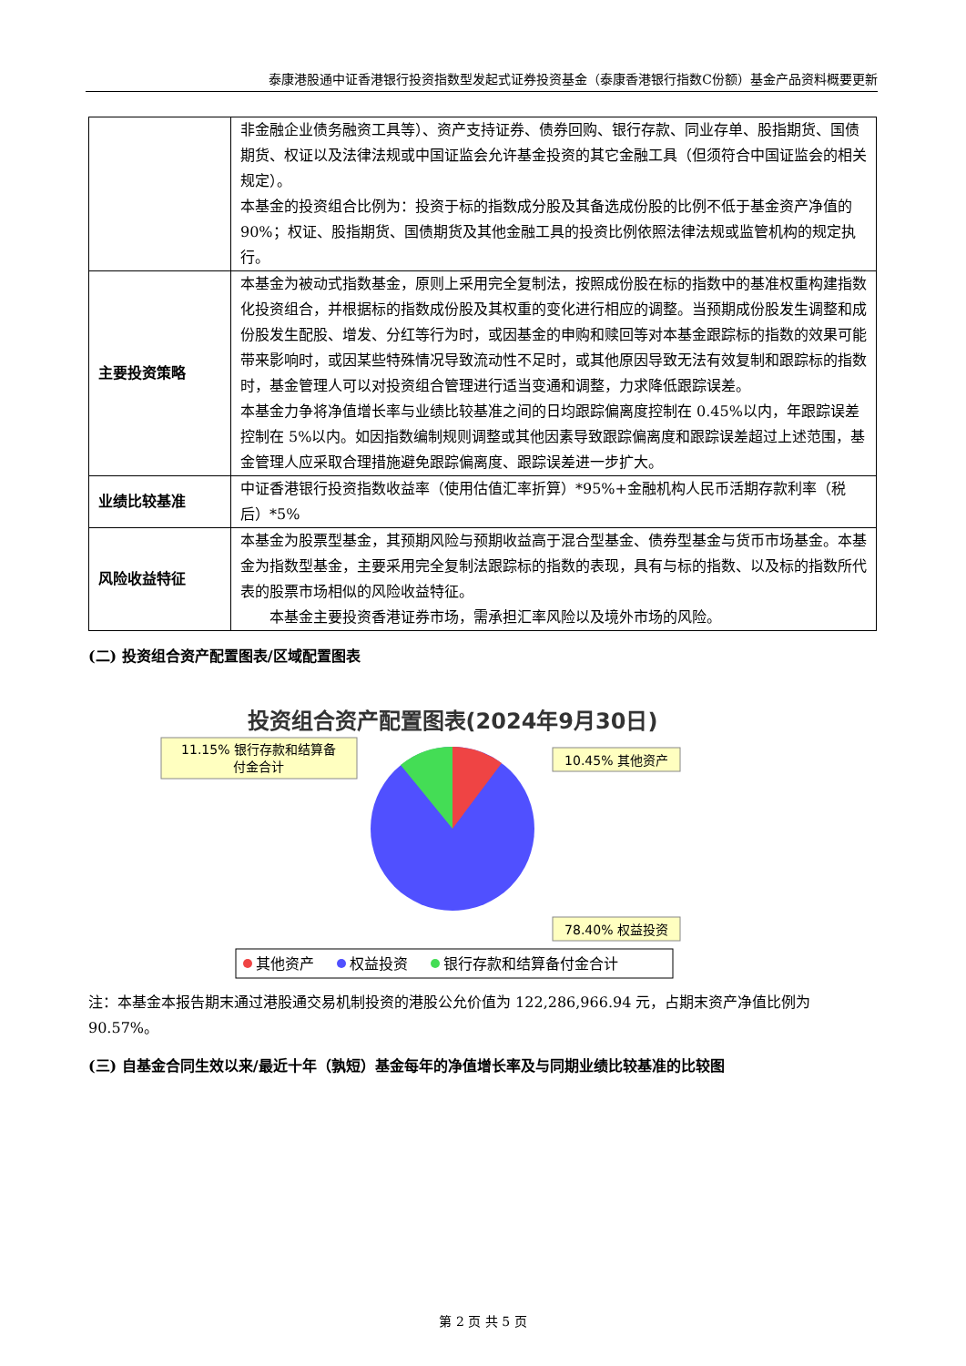泰康港股通中证香港银行投资指数型发起式证券投资基金（泰康香港银行指数C份额）基金产品资料概要更新
| | 非金融企业债务融资工具等）、资产支持证券、债券回购、银行存款、同业存单、股指期货、国债期货、权证以及法律法规或中国证监会允许基金投资的其它金融工具（但须符合中国证监会的相关规定）。 本基金的投资组合比例为：投资于标的指数成分股及其备选成份股的比例不低于基金资产净值的 90%；权证、股指期货、国债期货及其他金融工具的投资比例依照法律法规或监管机构的规定执行。 |
| 主要投资策略 | 本基金为被动式指数基金，原则上采用完全复制法，按照成份股在标的指数中的基准权重构建指数化投资组合，并根据标的指数成份股及其权重的变化进行相应的调整。当预期成份股发生调整和成份股发生配股、增发、分红等行为时，或因基金的申购和赎回等对本基金跟踪标的指数的效果可能带来影响时，或因某些特殊情况导致流动性不足时，或其他原因导致无法有效复制和跟踪标的指数时，基金管理人可以对投资组合管理进行适当变通和调整，力求降低跟踪误差。 本基金力争将净值增长率与业绩比较基准之间的日均跟踪偏离度控制在 0.45%以内，年跟踪误差控制在 5%以内。如因指数编制规则调整或其他因素导致跟踪偏离度和跟踪误差超过上述范围，基金管理人应采取合理措施避免跟踪偏离度、跟踪误差进一步扩大。 |
| 业绩比较基准 | 中证香港银行投资指数收益率（使用估值汇率折算）*95%+金融机构人民币活期存款利率（税后）*5% |
| 风险收益特征 | 本基金为股票型基金，其预期风险与预期收益高于混合型基金、债券型基金与货币市场基金。本基金为指数型基金，主要采用完全复制法跟踪标的指数的表现，具有与标的指数、以及标的指数所代表的股票市场相似的风险收益特征。 本基金主要投资香港证券市场，需承担汇率风险以及境外市场的风险。 |
(二) 投资组合资产配置图表/区域配置图表
投资组合资产配置图表(2024年9月30日)
11.15% 银行存款和结算备
付金合计
10.45% 其他资产
78.40% 权益投资
其他资产
权益投资
银行存款和结算备付金合计
注：本基金本报告期末通过港股通交易机制投资的港股公允价值为 122,286,966.94 元，占期末资产净值比例为 90.57%。
(三) 自基金合同生效以来/最近十年（孰短）基金每年的净值增长率及与同期业绩比较基准的比较图
第 2 页 共 5 页